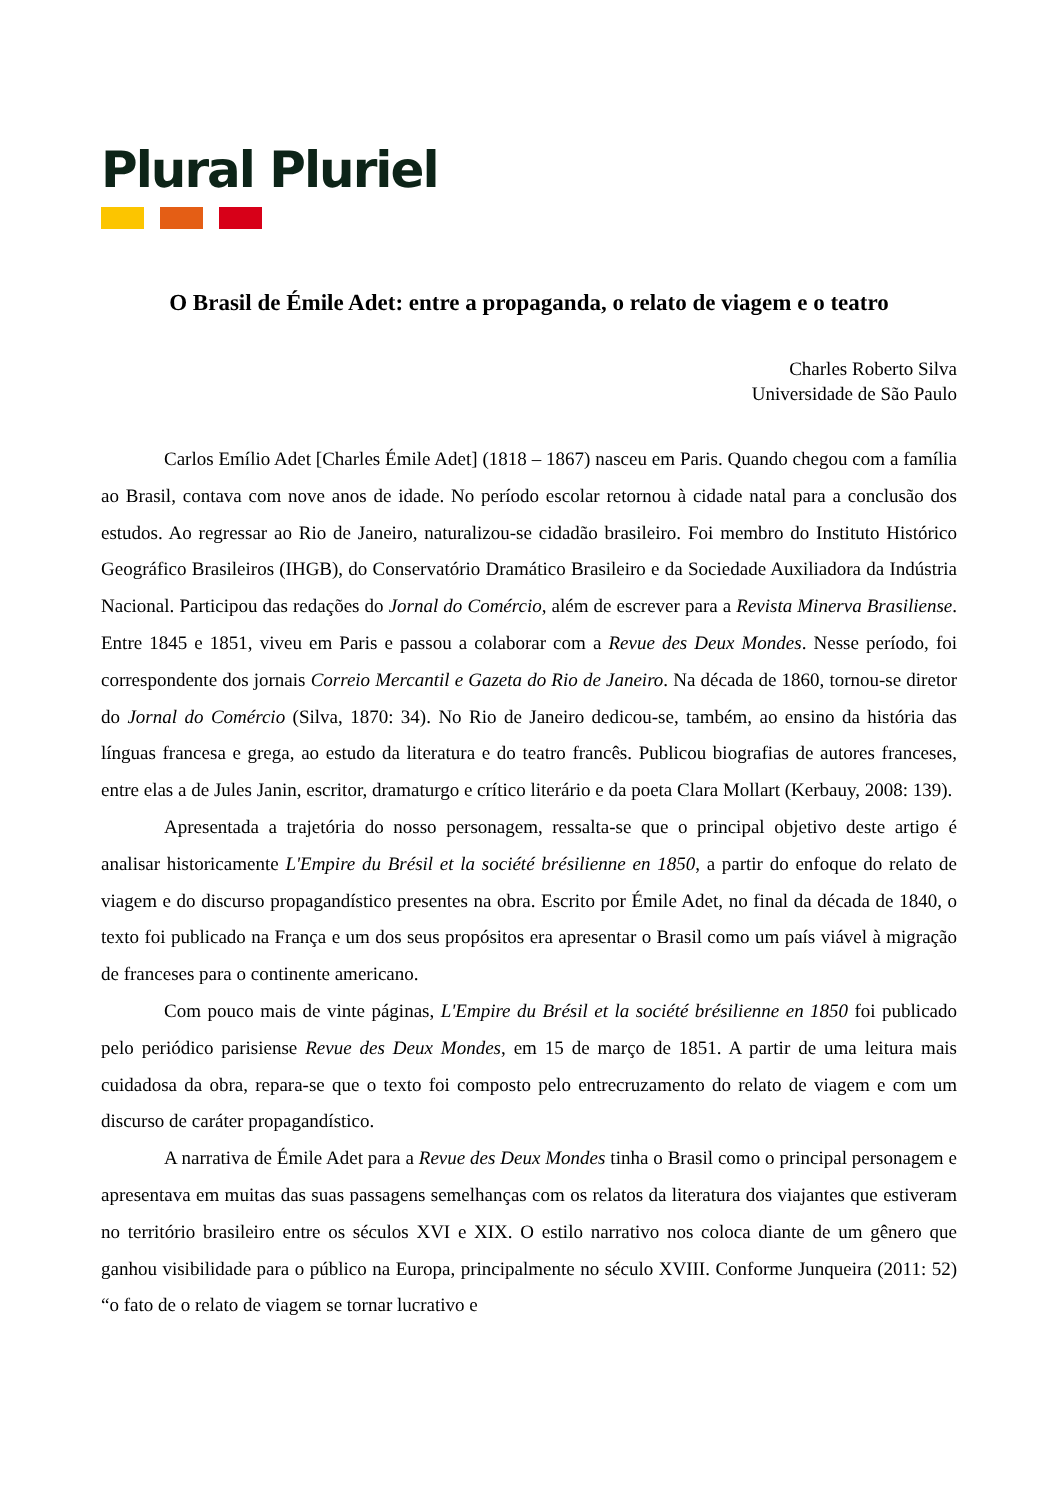Plural Pluriel
O Brasil de Émile Adet: entre a propaganda, o relato de viagem e o teatro
Charles Roberto Silva
Universidade de São Paulo
Carlos Emílio Adet [Charles Émile Adet] (1818 – 1867) nasceu em Paris. Quando chegou com a família ao Brasil, contava com nove anos de idade. No período escolar retornou à cidade natal para a conclusão dos estudos. Ao regressar ao Rio de Janeiro, naturalizou-se cidadão brasileiro. Foi membro do Instituto Histórico Geográfico Brasileiros (IHGB), do Conservatório Dramático Brasileiro e da Sociedade Auxiliadora da Indústria Nacional. Participou das redações do Jornal do Comércio, além de escrever para a Revista Minerva Brasiliense. Entre 1845 e 1851, viveu em Paris e passou a colaborar com a Revue des Deux Mondes. Nesse período, foi correspondente dos jornais Correio Mercantil e Gazeta do Rio de Janeiro. Na década de 1860, tornou-se diretor do Jornal do Comércio (Silva, 1870: 34). No Rio de Janeiro dedicou-se, também, ao ensino da história das línguas francesa e grega, ao estudo da literatura e do teatro francês. Publicou biografias de autores franceses, entre elas a de Jules Janin, escritor, dramaturgo e crítico literário e da poeta Clara Mollart (Kerbauy, 2008: 139).
Apresentada a trajetória do nosso personagem, ressalta-se que o principal objetivo deste artigo é analisar historicamente L'Empire du Brésil et la société brésilienne en 1850, a partir do enfoque do relato de viagem e do discurso propagandístico presentes na obra. Escrito por Émile Adet, no final da década de 1840, o texto foi publicado na França e um dos seus propósitos era apresentar o Brasil como um país viável à migração de franceses para o continente americano.
Com pouco mais de vinte páginas, L'Empire du Brésil et la société brésilienne en 1850 foi publicado pelo periódico parisiense Revue des Deux Mondes, em 15 de março de 1851. A partir de uma leitura mais cuidadosa da obra, repara-se que o texto foi composto pelo entrecruzamento do relato de viagem e com um discurso de caráter propagandístico.
A narrativa de Émile Adet para a Revue des Deux Mondes tinha o Brasil como o principal personagem e apresentava em muitas das suas passagens semelhanças com os relatos da literatura dos viajantes que estiveram no território brasileiro entre os séculos XVI e XIX. O estilo narrativo nos coloca diante de um gênero que ganhou visibilidade para o público na Europa, principalmente no século XVIII. Conforme Junqueira (2011: 52) “o fato de o relato de viagem se tornar lucrativo e